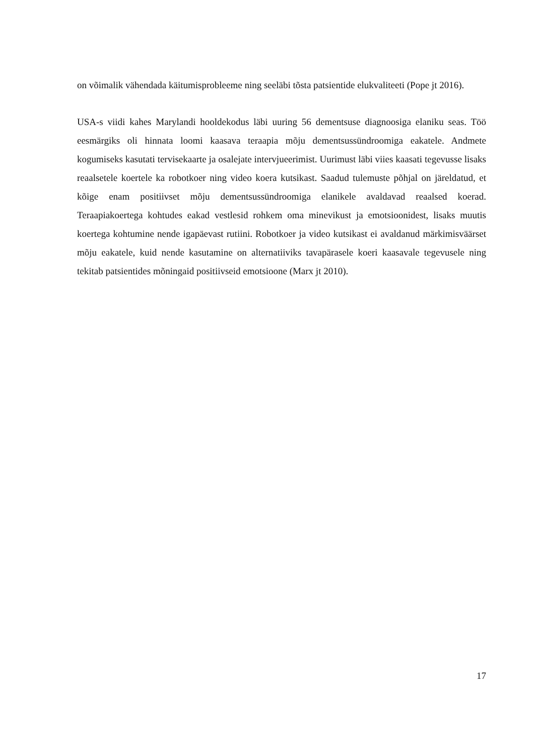on võimalik vähendada käitumisprobleeme ning seeläbi tõsta patsientide elukvaliteeti (Pope jt 2016).
USA-s viidi kahes Marylandi hooldekodus läbi uuring 56 dementsuse diagnoosiga elaniku seas. Töö eesmärgiks oli hinnata loomi kaasava teraapia mõju dementsussündroomiga eakatele. Andmete kogumiseks kasutati tervisekaarte ja osalejate intervjueerimist. Uurimust läbi viies kaasati tegevusse lisaks reaalsetele koertele ka robotkoer ning video koera kutsikast. Saadud tulemuste põhjal on järeldatud, et kõige enam positiivset mõju dementsussündroomiga elanikele avaldavad reaalsed koerad. Teraapiakoertega kohtudes eakad vestlesid rohkem oma minevikust ja emotsioonidest, lisaks muutis koertega kohtumine nende igapäevast rutiini. Robotkoer ja video kutsikast ei avaldanud märkimisväärset mõju eakatele, kuid nende kasutamine on alternatiiviks tavapärasele koeri kaasavale tegevusele ning tekitab patsientides mõningaid positiivseid emotsioone (Marx jt 2010).
17